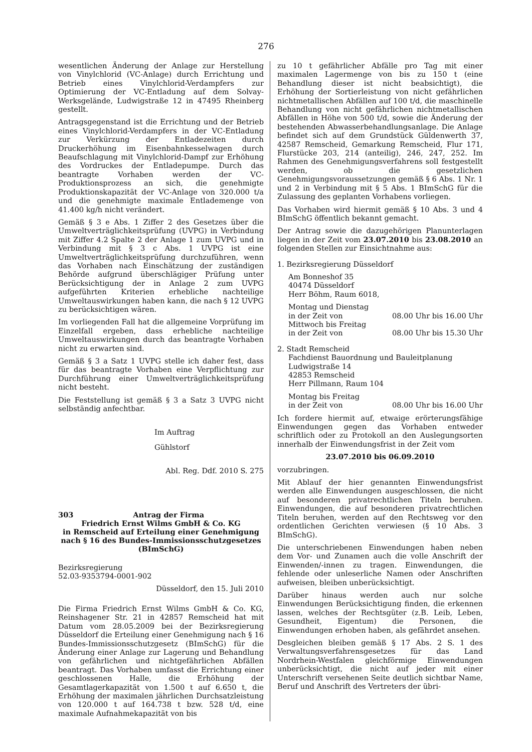276
wesentlichen Änderung der Anlage zur Herstellung von Vinylchlorid (VC-Anlage) durch Errichtung und Betrieb eines Vinylchlorid-Verdampfers zur Optimierung der VC-Entladung auf dem Solvay-Werksgelände, Ludwigstraße 12 in 47495 Rheinberg gestellt.
Antragsgegenstand ist die Errichtung und der Betrieb eines Vinylchlorid-Verdampfers in der VC-Entladung zur Verkürzung der Entladezeiten durch Druckerhöhung im Eisenbahnkesselwagen durch Beaufschlagung mit Vinylchlorid-Dampf zur Erhöhung des Vordruckes der Entladepumpe. Durch das beantragte Vorhaben werden der VC-Produktionsprozess an sich, die genehmigte Produktionskapazität der VC-Anlage von 320.000 t/a und die genehmigte maximale Entlademenge von 41.400 kg/h nicht verändert.
Gemäß § 3 e Abs. 1 Ziffer 2 des Gesetzes über die Umweltverträglichkeitsprüfung (UVPG) in Verbindung mit Ziffer 4.2 Spalte 2 der Anlage 1 zum UVPG und in Verbindung mit § 3 c Abs. 1 UVPG ist eine Umweltverträglichkeitsprüfung durchzuführen, wenn das Vorhaben nach Einschätzung der zuständigen Behörde aufgrund überschlägiger Prüfung unter Berücksichtigung der in Anlage 2 zum UVPG aufgeführten Kriterien erhebliche nachteilige Umweltauswirkungen haben kann, die nach § 12 UVPG zu berücksichtigen wären.
Im vorliegenden Fall hat die allgemeine Vorprüfung im Einzelfall ergeben, dass erhebliche nachteilige Umweltauswirkungen durch das beantragte Vorhaben nicht zu erwarten sind.
Gemäß § 3 a Satz 1 UVPG stelle ich daher fest, dass für das beantragte Vorhaben eine Verpflichtung zur Durchführung einer Umweltverträglichkeitsprüfung nicht besteht.
Die Feststellung ist gemäß § 3 a Satz 3 UVPG nicht selbständig anfechtbar.
Im Auftrag
Gühlstorf
Abl. Reg. Ddf. 2010 S. 275
303 Antrag der Firma
Friedrich Ernst Wilms GmbH & Co. KG
in Remscheid auf Erteilung einer Genehmigung
nach § 16 des Bundes-Immissionsschutzgesetzes
(BImSchG)
Bezirksregierung
52.03-9353794-0001-902
Düsseldorf, den 15. Juli 2010
Die Firma Friedrich Ernst Wilms GmbH & Co. KG, Reinshagener Str. 21 in 42857 Remscheid hat mit Datum vom 28.05.2009 bei der Bezirksregierung Düsseldorf die Erteilung einer Genehmigung nach § 16 Bundes-Immissionsschutzgesetz (BImSchG) für die Änderung einer Anlage zur Lagerung und Behandlung von gefährlichen und nichtgefährlichen Abfällen beantragt. Das Vorhaben umfasst die Errichtung einer geschlossenen Halle, die Erhöhung der Gesamtlagerkapazität von 1.500 t auf 6.650 t, die Erhöhung der maximalen jährlichen Durchsatzleistung von 120.000 t auf 164.738 t bzw. 528 t/d, eine maximale Aufnahmekapazität von bis
zu 10 t gefährlicher Abfälle pro Tag mit einer maximalen Lagermenge von bis zu 150 t (eine Behandlung dieser ist nicht beabsichtigt), die Erhöhung der Sortierleistung von nicht gefährlichen nichtmetallischen Abfällen auf 100 t/d, die maschinelle Behandlung von nicht gefährlichen nichtmetallischen Abfällen in Höhe von 500 t/d, sowie die Änderung der bestehenden Abwasserbehandlungsanlage. Die Anlage befindet sich auf dem Grundstück Güldenwerth 37, 42587 Remscheid, Gemarkung Remscheid, Flur 171, Flurstücke 203, 214 (anteilig), 246, 247, 252. Im Rahmen des Genehmigungsverfahrens soll festgestellt werden, ob die gesetzlichen Genehmigungsvoraussetzungen gemäß § 6 Abs. 1 Nr. 1 und 2 in Verbindung mit § 5 Abs. 1 BImSchG für die Zulassung des geplanten Vorhabens vorliegen.
Das Vorhaben wird hiermit gemäß § 10 Abs. 3 und 4 BImSchG öffentlich bekannt gemacht.
Der Antrag sowie die dazugehörigen Planunterlagen liegen in der Zeit vom 23.07.2010 bis 23.08.2010 an folgenden Stellen zur Einsichtnahme aus:
1. Bezirksregierung Düsseldorf
Am Bonneshof 35
40474 Düsseldorf
Herr Böhm, Raum 6018,
Montag und Dienstag
in der Zeit von 08.00 Uhr bis 16.00 Uhr
Mittwoch bis Freitag
in der Zeit von 08.00 Uhr bis 15.30 Uhr
2. Stadt Remscheid
Fachdienst Bauordnung und Bauleitplanung
Ludwigstraße 14
42853 Remscheid
Herr Pillmann, Raum 104
Montag bis Freitag
in der Zeit von 08.00 Uhr bis 16.00 Uhr
Ich fordere hiermit auf, etwaige erörterungsfähige Einwendungen gegen das Vorhaben entweder schriftlich oder zu Protokoll an den Auslegungsorten innerhalb der Einwendungsfrist in der Zeit vom
23.07.2010 bis 06.09.2010
vorzubringen.
Mit Ablauf der hier genannten Einwendungsfrist werden alle Einwendungen ausgeschlossen, die nicht auf besonderen privatrechtlichen Titeln beruhen. Einwendungen, die auf besonderen privatrechtlichen Titeln beruhen, werden auf den Rechtsweg vor den ordentlichen Gerichten verwiesen (§ 10 Abs. 3 BImSchG).
Die unterschriebenen Einwendungen haben neben dem Vor- und Zunamen auch die volle Anschrift der Einwenden/-innen zu tragen. Einwendungen, die fehlende oder unleserliche Namen oder Anschriften aufweisen, bleiben unberücksichtigt.
Darüber hinaus werden auch nur solche Einwendungen Berücksichtigung finden, die erkennen lassen, welches der Rechtsgüter (z.B. Leib, Leben, Gesundheit, Eigentum) die Personen, die Einwendungen erhoben haben, als gefährdet ansehen.
Desgleichen bleiben gemäß § 17 Abs. 2 S. 1 des Verwaltungsverfahrensgesetzes für das Land Nordrhein-Westfalen gleichförmige Einwendungen unberücksichtigt, die nicht auf jeder mit einer Unterschrift versehenen Seite deutlich sichtbar Name, Beruf und Anschrift des Vertreters der übri-